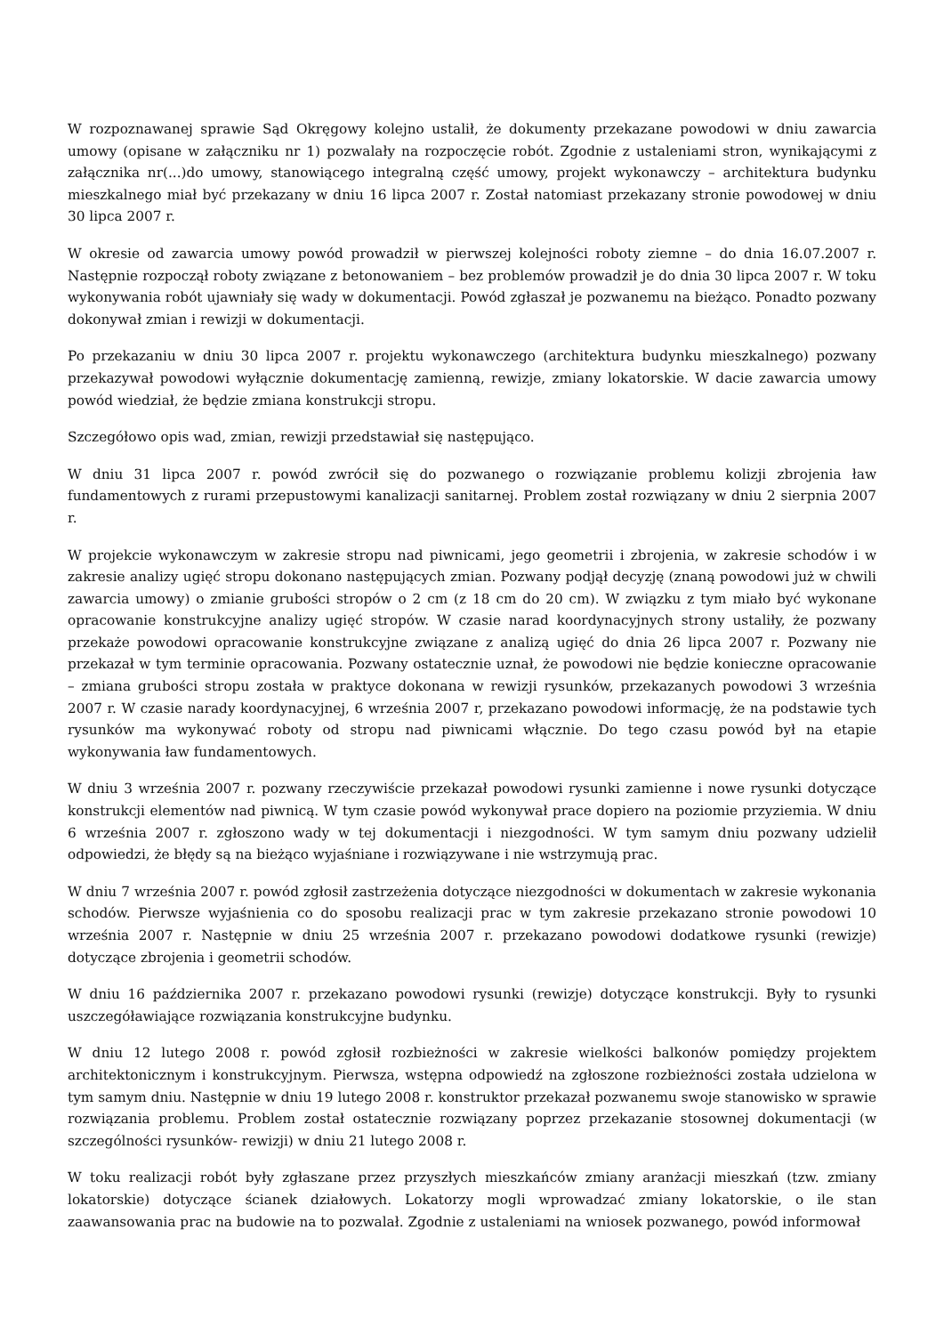W rozpoznawanej sprawie Sąd Okręgowy kolejno ustalił, że dokumenty przekazane powodowi w dniu zawarcia umowy (opisane w załączniku nr 1) pozwalały na rozpoczęcie robót. Zgodnie z ustaleniami stron, wynikającymi z załącznika nr(...)do umowy, stanowiącego integralną część umowy, projekt wykonawczy – architektura budynku mieszkalnego miał być przekazany w dniu 16 lipca 2007 r. Został natomiast przekazany stronie powodowej w dniu 30 lipca 2007 r.
W okresie od zawarcia umowy powód prowadził w pierwszej kolejności roboty ziemne – do dnia 16.07.2007 r. Następnie rozpoczął roboty związane z betonowaniem – bez problemów prowadził je do dnia 30 lipca 2007 r. W toku wykonywania robót ujawniały się wady w dokumentacji. Powód zgłaszał je pozwanemu na bieżąco. Ponadto pozwany dokonywał zmian i rewizji w dokumentacji.
Po przekazaniu w dniu 30 lipca 2007 r. projektu wykonawczego (architektura budynku mieszkalnego) pozwany przekazywał powodowi wyłącznie dokumentację zamienną, rewizje, zmiany lokatorskie. W dacie zawarcia umowy powód wiedział, że będzie zmiana konstrukcji stropu.
Szczegółowo opis wad, zmian, rewizji przedstawiał się następująco.
W dniu 31 lipca 2007 r. powód zwrócił się do pozwanego o rozwiązanie problemu kolizji zbrojenia ław fundamentowych z rurami przepustowymi kanalizacji sanitarnej. Problem został rozwiązany w dniu 2 sierpnia 2007 r.
W projekcie wykonawczym w zakresie stropu nad piwnicami, jego geometrii i zbrojenia, w zakresie schodów i w zakresie analizy ugięć stropu dokonano następujących zmian. Pozwany podjął decyzję (znaną powodowi już w chwili zawarcia umowy) o zmianie grubości stropów o 2 cm (z 18 cm do 20 cm). W związku z tym miało być wykonane opracowanie konstrukcyjne analizy ugięć stropów. W czasie narad koordynacyjnych strony ustaliły, że pozwany przekaże powodowi opracowanie konstrukcyjne związane z analizą ugięć do dnia 26 lipca 2007 r. Pozwany nie przekazał w tym terminie opracowania. Pozwany ostatecznie uznał, że powodowi nie będzie konieczne opracowanie – zmiana grubości stropu została w praktyce dokonana w rewizji rysunków, przekazanych powodowi 3 września 2007 r. W czasie narady koordynacyjnej, 6 września 2007 r, przekazano powodowi informację, że na podstawie tych rysunków ma wykonywać roboty od stropu nad piwnicami włącznie. Do tego czasu powód był na etapie wykonywania ław fundamentowych.
W dniu 3 września 2007 r. pozwany rzeczywiście przekazał powodowi rysunki zamienne i nowe rysunki dotyczące konstrukcji elementów nad piwnicą. W tym czasie powód wykonywał prace dopiero na poziomie przyziemia. W dniu 6 września 2007 r. zgłoszono wady w tej dokumentacji i niezgodności. W tym samym dniu pozwany udzielił odpowiedzi, że błędy są na bieżąco wyjaśniane i rozwiązywane i nie wstrzymują prac.
W dniu 7 września 2007 r. powód zgłosił zastrzeżenia dotyczące niezgodności w dokumentach w zakresie wykonania schodów. Pierwsze wyjaśnienia co do sposobu realizacji prac w tym zakresie przekazano stronie powodowi 10 września 2007 r. Następnie w dniu 25 września 2007 r. przekazano powodowi dodatkowe rysunki (rewizje) dotyczące zbrojenia i geometrii schodów.
W dniu 16 października 2007 r. przekazano powodowi rysunki (rewizje) dotyczące konstrukcji. Były to rysunki uszczegóławiające rozwiązania konstrukcyjne budynku.
W dniu 12 lutego 2008 r. powód zgłosił rozbieżności w zakresie wielkości balkonów pomiędzy projektem architektonicznym i konstrukcyjnym. Pierwsza, wstępna odpowiedź na zgłoszone rozbieżności została udzielona w tym samym dniu. Następnie w dniu 19 lutego 2008 r. konstruktor przekazał pozwanemu swoje stanowisko w sprawie rozwiązania problemu. Problem został ostatecznie rozwiązany poprzez przekazanie stosownej dokumentacji (w szczególności rysunków- rewizji) w dniu 21 lutego 2008 r.
W toku realizacji robót były zgłaszane przez przyszłych mieszkańców zmiany aranżacji mieszkań (tzw. zmiany lokatorskie) dotyczące ścianek działowych. Lokatorzy mogli wprowadzać zmiany lokatorskie, o ile stan zaawansowania prac na budowie na to pozwalał. Zgodnie z ustaleniami na wniosek pozwanego, powód informował